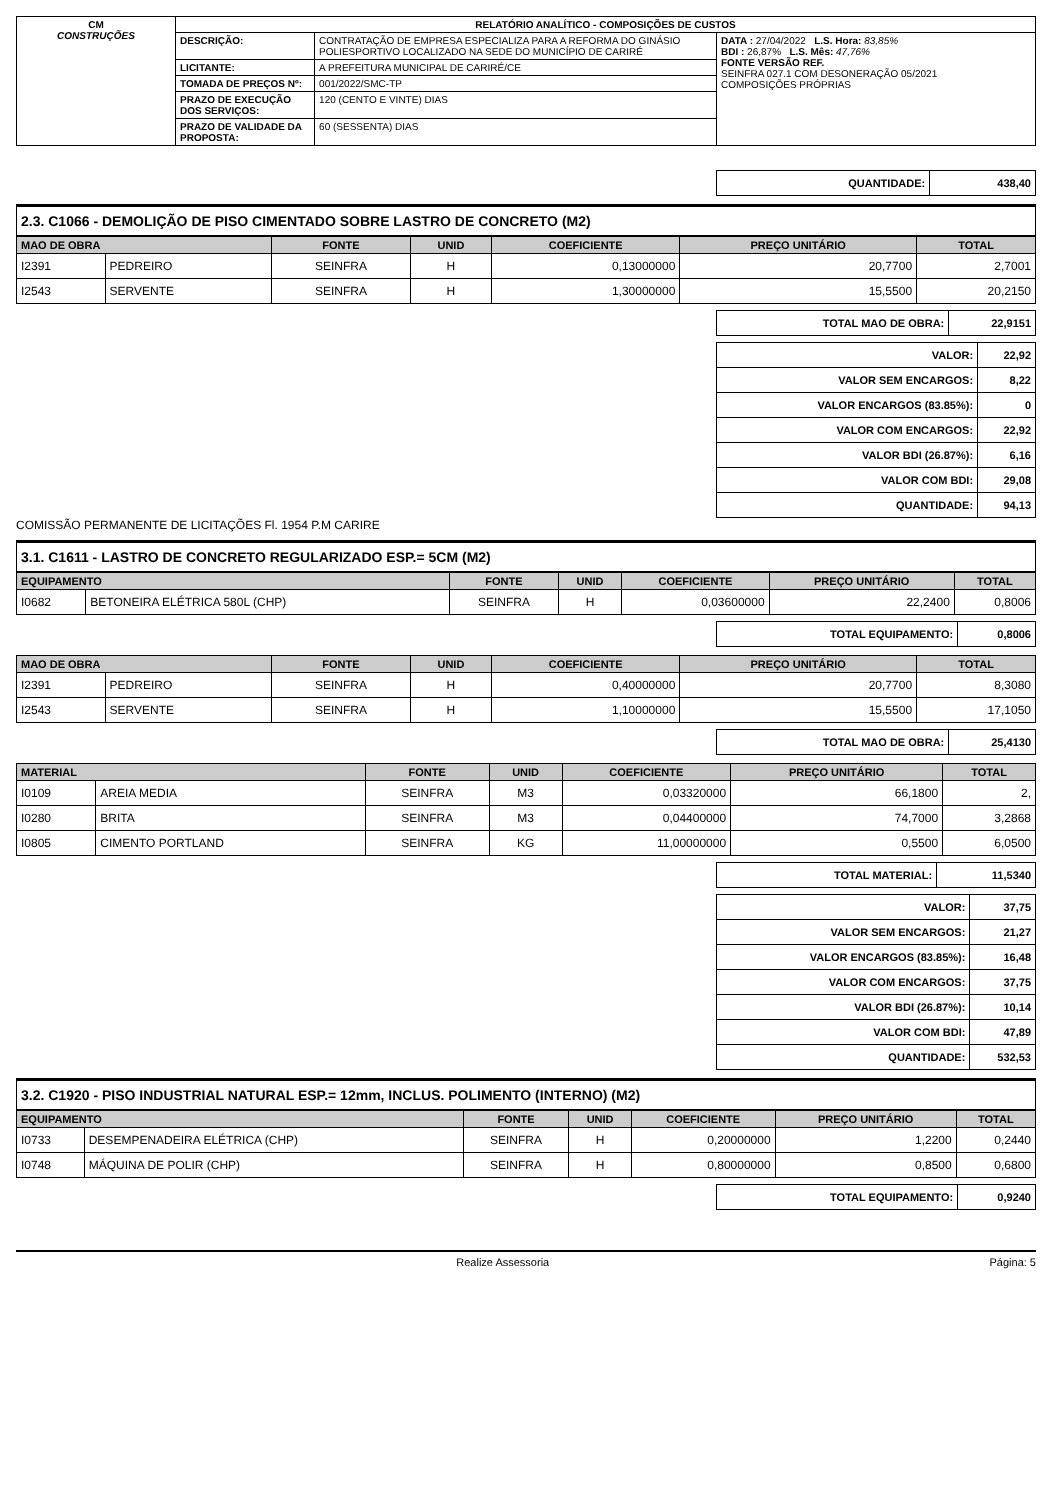| CM CONSTRUÇÕES | RELATÓRIO ANALÍTICO - COMPOSIÇÕES DE CUSTOS | | |
| | DESCRIÇÃO: | CONTRATAÇÃO DE EMPRESA ESPECIALIZA PARA A REFORMA DO GINÁSIO POLIESPORTIVO LOCALIZADO NA SEDE DO MUNICÍPIO DE CARIRÉ | DATA : 27/04/2022 L.S. Hora: 83,85% BDI : 26,87% L.S. Mês: 47,76% FONTE VERSÃO REF. SEINFRA 027.1 COM DESONERAÇÃO 05/2021 COMPOSIÇÕES PRÓPRIAS |
| | LICITANTE: | A PREFEITURA MUNICIPAL DE CARIRÉ/CE | |
| | TOMADA DE PREÇOS Nº: | 001/2022/SMC-TP | |
| | PRAZO DE EXECUÇÃO DOS SERVIÇOS: | 120 (CENTO E VINTE) DIAS | |
| | PRAZO DE VALIDADE DA PROPOSTA: | 60 (SESSENTA) DIAS | |
| QUANTIDADE: | 438,40 |
2.3. C1066 - DEMOLIÇÃO DE PISO CIMENTADO SOBRE LASTRO DE CONCRETO (M2)
| MAO DE OBRA | | FONTE | UNID | COEFICIENTE | PREÇO UNITÁRIO | TOTAL |
| --- | --- | --- | --- | --- | --- | --- |
| I2391 | PEDREIRO | SEINFRA | H | 0,13000000 | 20,7700 | 2,7001 |
| I2543 | SERVENTE | SEINFRA | H | 1,30000000 | 15,5500 | 20,2150 |
| TOTAL MAO DE OBRA: | 22,9151 |
| VALOR: | 22,92 |
| VALOR SEM ENCARGOS: | 8,22 |
| VALOR ENCARGOS (83.85%): | 0 |
| VALOR COM ENCARGOS: | 22,92 |
| VALOR BDI (26.87%): | 6,16 |
| VALOR COM BDI: | 29,08 |
| QUANTIDADE: | 94,13 |
COMISSÃO PERMANENTE DE LICITAÇÕES Fl. 1954 P.M CARIRE
3.1. C1611 - LASTRO DE CONCRETO REGULARIZADO ESP.= 5CM (M2)
| EQUIPAMENTO | | FONTE | UNID | COEFICIENTE | PREÇO UNITÁRIO | TOTAL |
| --- | --- | --- | --- | --- | --- | --- |
| I0682 | BETONEIRA ELÉTRICA 580L (CHP) | SEINFRA | H | 0,03600000 | 22,2400 | 0,8006 |
| TOTAL EQUIPAMENTO: | 0,8006 |
| MAO DE OBRA | | FONTE | UNID | COEFICIENTE | PREÇO UNITÁRIO | TOTAL |
| --- | --- | --- | --- | --- | --- | --- |
| I2391 | PEDREIRO | SEINFRA | H | 0,40000000 | 20,7700 | 8,3080 |
| I2543 | SERVENTE | SEINFRA | H | 1,10000000 | 15,5500 | 17,1050 |
| TOTAL MAO DE OBRA: | 25,4130 |
| MATERIAL | | FONTE | UNID | COEFICIENTE | PREÇO UNITÁRIO | TOTAL |
| --- | --- | --- | --- | --- | --- | --- |
| I0109 | AREIA MEDIA | SEINFRA | M3 | 0,03320000 | 66,1800 | 2, |
| I0280 | BRITA | SEINFRA | M3 | 0,04400000 | 74,7000 | 3,2868 |
| I0805 | CIMENTO PORTLAND | SEINFRA | KG | 11,00000000 | 0,5500 | 6,0500 |
| TOTAL MATERIAL: | 11,5340 |
| VALOR: | 37,75 |
| VALOR SEM ENCARGOS: | 21,27 |
| VALOR ENCARGOS (83.85%): | 16,48 |
| VALOR COM ENCARGOS: | 37,75 |
| VALOR BDI (26.87%): | 10,14 |
| VALOR COM BDI: | 47,89 |
| QUANTIDADE: | 532,53 |
3.2. C1920 - PISO INDUSTRIAL NATURAL ESP.= 12mm, INCLUS. POLIMENTO (INTERNO) (M2)
| EQUIPAMENTO | | FONTE | UNID | COEFICIENTE | PREÇO UNITÁRIO | TOTAL |
| --- | --- | --- | --- | --- | --- | --- |
| I0733 | DESEMPENADEIRA ELÉTRICA (CHP) | SEINFRA | H | 0,20000000 | 1,2200 | 0,2440 |
| I0748 | MÁQUINA DE POLIR (CHP) | SEINFRA | H | 0,80000000 | 0,8500 | 0,6800 |
| TOTAL EQUIPAMENTO: | 0,9240 |
Realize Assessoria Página: 5